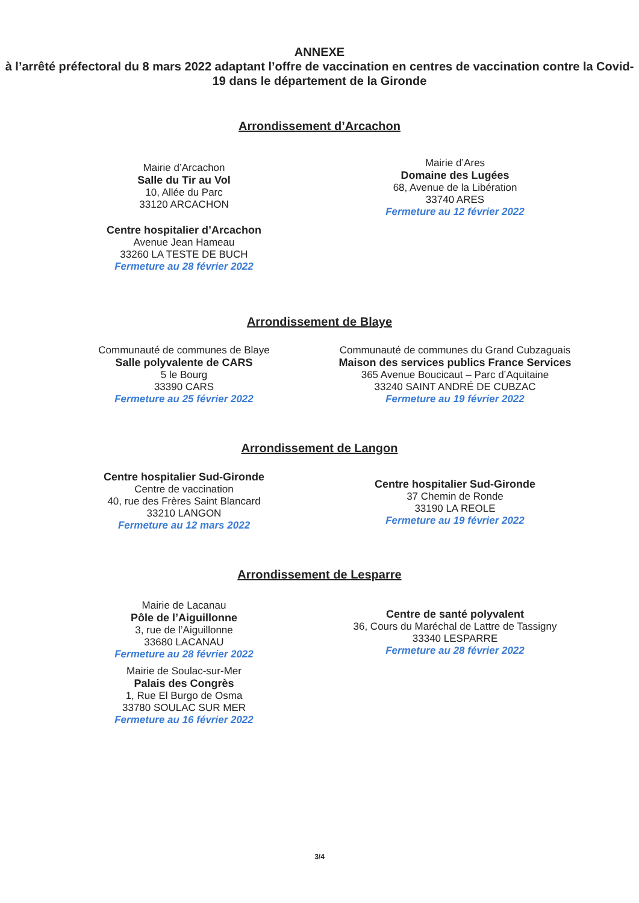ANNEXE
à l’arrêté préfectoral du 8 mars 2022 adaptant l’offre de vaccination en centres de vaccination contre la Covid-19 dans le département de la Gironde
Arrondissement d’Arcachon
Mairie d’Arcachon
Salle du Tir au Vol
10, Allée du Parc
33120 ARCACHON
Centre hospitalier d’Arcachon
Avenue Jean Hameau
33260 LA TESTE DE BUCH
Fermeture au 28 février 2022
Mairie d’Ares
Domaine des Lugées
68, Avenue de la Libération
33740 ARES
Fermeture au 12 février 2022
Arrondissement de Blaye
Communauté de communes de Blaye
Salle polyvalente de CARS
5 le Bourg
33390 CARS
Fermeture au 25 février 2022
Communauté de communes du Grand Cubzaguais
Maison des services publics France Services
365 Avenue Boucicaut – Parc d’Aquitaine
33240 SAINT ANDRÉ DE CUBZAC
Fermeture au 19 février 2022
Arrondissement de Langon
Centre hospitalier Sud-Gironde
Centre de vaccination
40, rue des Frères Saint Blancard
33210 LANGON
Fermeture au 12 mars 2022
Centre hospitalier Sud-Gironde
37 Chemin de Ronde
33190 LA REOLE
Fermeture au 19 février 2022
Arrondissement de Lesparre
Mairie de Lacanau
Pôle de l’Aiguillonne
3, rue de l’Aiguillonne
33680 LACANAU
Fermeture au 28 février 2022
Mairie de Soulac-sur-Mer
Palais des Congrès
1, Rue El Burgo de Osma
33780 SOULAC SUR MER
Fermeture au 16 février 2022
Centre de santé polyvalent
36, Cours du Maréchal de Lattre de Tassigny
33340 LESPARRE
Fermeture au 28 février 2022
3/4